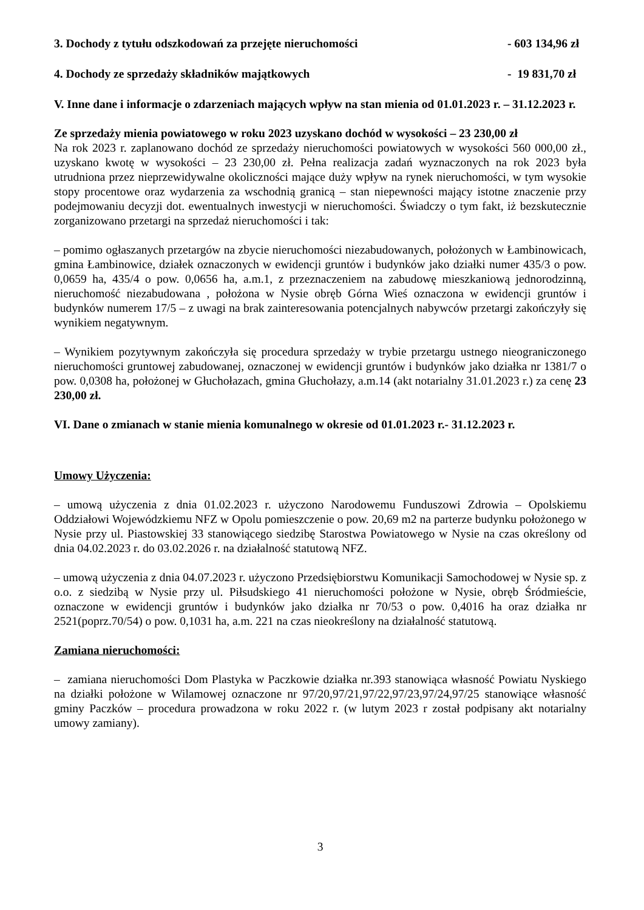3. Dochody z tytułu odszkodowań za przejęte nieruchomości - 603 134,96 zł
4. Dochody ze sprzedaży składników majątkowych - 19 831,70 zł
V. Inne dane i informacje o zdarzeniach mających wpływ na stan mienia od 01.01.2023 r. – 31.12.2023 r.
Ze sprzedaży mienia powiatowego w roku 2023 uzyskano dochód w wysokości – 23 230,00 zł
Na rok 2023 r. zaplanowano dochód ze sprzedaży nieruchomości powiatowych w wysokości 560 000,00 zł., uzyskano kwotę w wysokości – 23 230,00 zł. Pełna realizacja zadań wyznaczonych na rok 2023 była utrudniona przez nieprzewidywalne okoliczności mające duży wpływ na rynek nieruchomości, w tym wysokie stopy procentowe oraz wydarzenia za wschodnią granicą – stan niepewności mający istotne znaczenie przy podejmowaniu decyzji dot. ewentualnych inwestycji w nieruchomości. Świadczy o tym fakt, iż bezskutecznie zorganizowano przetargi na sprzedaż nieruchomości i tak:
– pomimo ogłaszanych przetargów na zbycie nieruchomości niezabudowanych, położonych w Łambinowicach, gmina Łambinowice, działek oznaczonych w ewidencji gruntów i budynków jako działki numer 435/3 o pow. 0,0659 ha, 435/4 o pow. 0,0656 ha, a.m.1, z przeznaczeniem na zabudowę mieszkaniową jednorodzinną, nieruchomość niezabudowana , położona w Nysie obręb Górna Wieś oznaczona w ewidencji gruntów i budynków numerem 17/5 – z uwagi na brak zainteresowania potencjalnych nabywców przetargi zakończyły się wynikiem negatywnym.
– Wynikiem pozytywnym zakończyła się procedura sprzedaży w trybie przetargu ustnego nieograniczonego nieruchomości gruntowej zabudowanej, oznaczonej w ewidencji gruntów i budynków jako działka nr 1381/7 o pow. 0,0308 ha, położonej w Głuchołazach, gmina Głuchołazy, a.m.14 (akt notarialny 31.01.2023 r.) za cenę 23 230,00 zł.
VI. Dane o zmianach w stanie mienia komunalnego w okresie od 01.01.2023 r.- 31.12.2023 r.
Umowy Użyczenia:
– umową użyczenia z dnia 01.02.2023 r. użyczono Narodowemu Funduszowi Zdrowia – Opolskiemu Oddziałowi Wojewódzkiemu NFZ w Opolu pomieszczenie o pow. 20,69 m2 na parterze budynku położonego w Nysie przy ul. Piastowskiej 33 stanowiącego siedzibę Starostwa Powiatowego w Nysie na czas określony od dnia 04.02.2023 r. do 03.02.2026 r. na działalność statutową NFZ.
– umową użyczenia z dnia 04.07.2023 r. użyczono Przedsiębiorstwu Komunikacji Samochodowej w Nysie sp. z o.o. z siedzibą w Nysie przy ul. Piłsudskiego 41 nieruchomości położone w Nysie, obręb Śródmieście, oznaczone w ewidencji gruntów i budynków jako działka nr 70/53 o pow. 0,4016 ha oraz działka nr 2521(poprz.70/54) o pow. 0,1031 ha, a.m. 221 na czas nieokreślony na działalność statutową.
Zamiana nieruchomości:
– zamiana nieruchomości Dom Plastyka w Paczkowie działka nr.393 stanowiąca własność Powiatu Nyskiego na działki położone w Wilamowej oznaczone nr 97/20,97/21,97/22,97/23,97/24,97/25 stanowiące własność gminy Paczków – procedura prowadzona w roku 2022 r. (w lutym 2023 r został podpisany akt notarialny umowy zamiany).
3